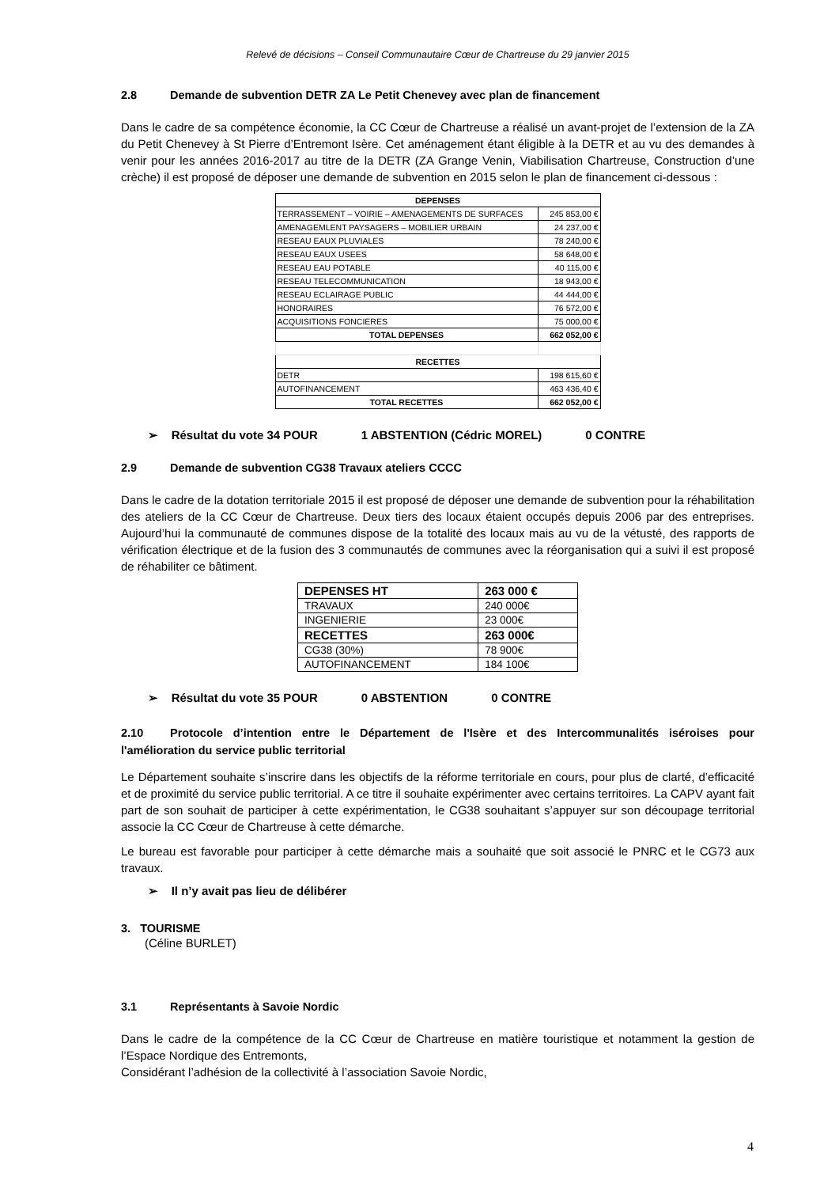Relevé de décisions – Conseil Communautaire Cœur de Chartreuse du 29 janvier 2015
2.8 Demande de subvention DETR ZA Le Petit Chenevey avec plan de financement
Dans le cadre de sa compétence économie, la CC Cœur de Chartreuse a réalisé un avant-projet de l’extension de la ZA du Petit Chenevey à St Pierre d’Entremont Isère. Cet aménagement étant éligible à la DETR et au vu des demandes à venir pour les années 2016-2017 au titre de la DETR (ZA Grange Venin, Viabilisation Chartreuse, Construction d’une crèche) il est proposé de déposer une demande de subvention en 2015 selon le plan de financement ci-dessous :
| DEPENSES | |
| TERRASSEMENT – VOIRIE – AMENAGEMENTS DE SURFACES | 245 853,00 € |
| AMENAGEMLENT PAYSAGERS – MOBILIER URBAIN | 24 237,00 € |
| RESEAU EAUX PLUVIALES | 78 240,00 € |
| RESEAU EAUX USEES | 58 648,00 € |
| RESEAU EAU POTABLE | 40 115,00 € |
| RESEAU TELECOMMUNICATION | 18 943,00 € |
| RESEAU ECLAIRAGE PUBLIC | 44 444,00 € |
| HONORAIRES | 76 572,00 € |
| ACQUISITIONS FONCIERES | 75 000,00 € |
| TOTAL DEPENSES | 662 052,00 € |
| RECETTES | |
| DETR | 198 615,60 € |
| AUTOFINANCEMENT | 463 436,40 € |
| TOTAL RECETTES | 662 052,00 € |
➢ Résultat du vote 34 POUR 1 ABSTENTION (Cédric MOREL) 0 CONTRE
2.9 Demande de subvention CG38 Travaux ateliers CCCC
Dans le cadre de la dotation territoriale 2015 il est proposé de déposer une demande de subvention pour la réhabilitation des ateliers de la CC Cœur de Chartreuse. Deux tiers des locaux étaient occupés depuis 2006 par des entreprises. Aujourd’hui la communauté de communes dispose de la totalité des locaux mais au vu de la vétusté, des rapports de vérification électrique et de la fusion des 3 communautés de communes avec la réorganisation qui a suivi il est proposé de réhabiliter ce bâtiment.
| DEPENSES HT | 263 000 € |
| TRAVAUX | 240 000€ |
| INGENIERIE | 23 000€ |
| RECETTES | 263 000€ |
| CG38 (30%) | 78 900€ |
| AUTOFINANCEMENT | 184 100€ |
➢ Résultat du vote 35 POUR 0 ABSTENTION 0 CONTRE
2.10 Protocole d’intention entre le Département de l'Isère et des Intercommunalités iséroises pour l'amélioration du service public territorial
Le Département souhaite s’inscrire dans les objectifs de la réforme territoriale en cours, pour plus de clarté, d’efficacité et de proximité du service public territorial. A ce titre il souhaite expérimenter avec certains territoires. La CAPV ayant fait part de son souhait de participer à cette expérimentation, le CG38 souhaitant s’appuyer sur son découpage territorial associe la CC Cœur de Chartreuse à cette démarche.
Le bureau est favorable pour participer à cette démarche mais a souhaité que soit associé le PNRC et le CG73 aux travaux.
➢ Il n’y avait pas lieu de délibérer
3. TOURISME
(Céline BURLET)
3.1 Représentants à Savoie Nordic
Dans le cadre de la compétence de la CC Cœur de Chartreuse en matière touristique et notamment la gestion de l’Espace Nordique des Entremonts,
Considérant l’adhésion de la collectivité à l’association Savoie Nordic,
4